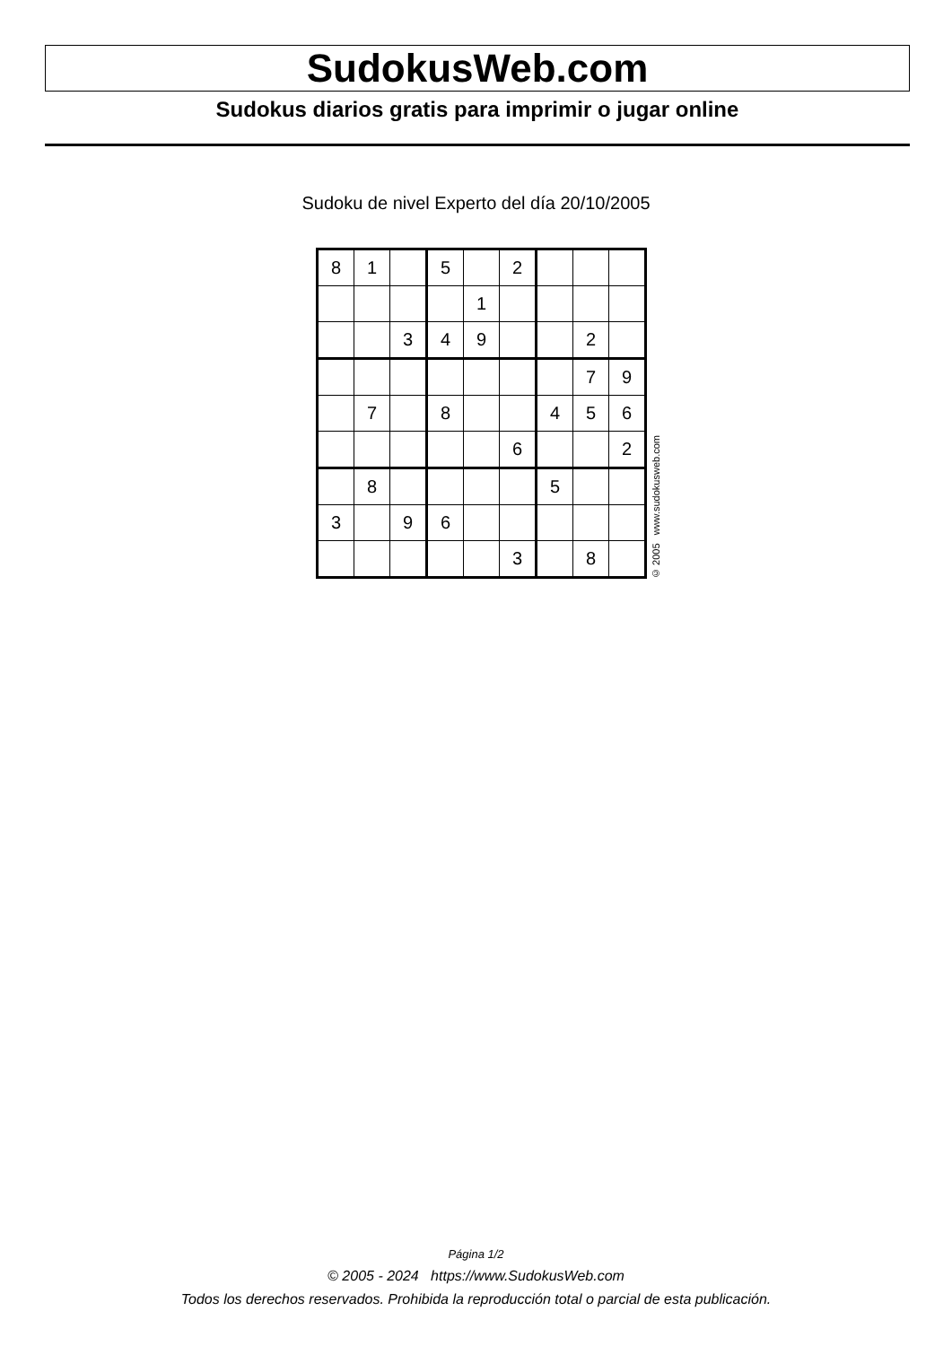SudokusWeb.com
Sudokus diarios gratis para imprimir o jugar online
Sudoku de nivel Experto del día 20/10/2005
| 8 | 1 | | 5 | | 2 | | | |
| | | | | 1 | | | | |
| | | 3 | 4 | 9 | | | 2 | |
| | | | | | | | 7 | 9 |
| | 7 | | 8 | | | 4 | 5 | 6 |
| | | | | | 6 | | | 2 |
| | 8 | | | | | 5 | | |
| 3 | | 9 | 6 | | | | | |
| | | | | | 3 | | 8 | |
© 2005 www.sudokusweb.com
Página 1/2
© 2005 - 2024 https://www.SudokusWeb.com
Todos los derechos reservados. Prohibida la reproducción total o parcial de esta publicación.